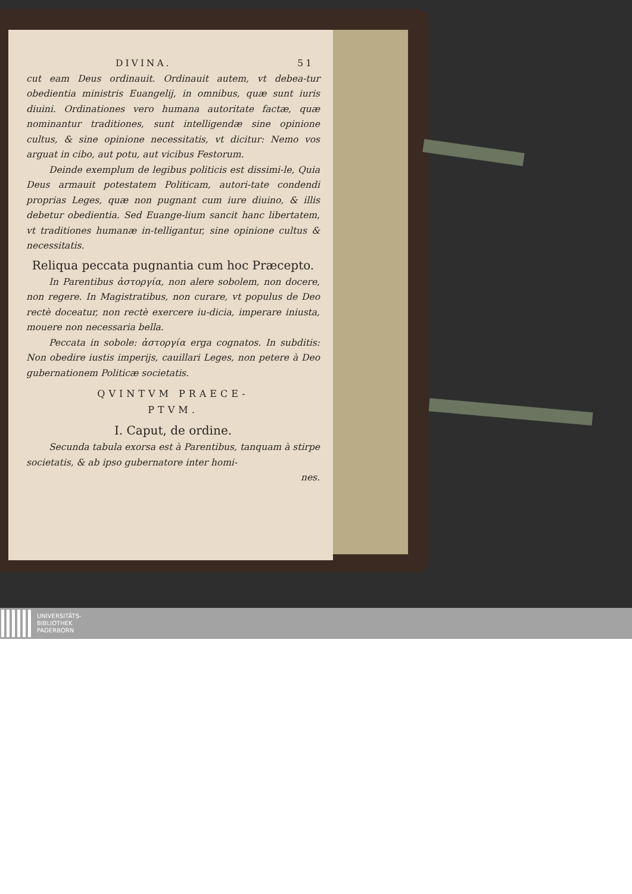DIVINA. 51
cut eam Deus ordinauit. Ordinauit autem, vt debea-tur obedientia ministris Euangelij, in omnibus, quæ sunt iuris diuini. Ordinationes vero humana autoritate factæ, quæ nominantur traditiones, sunt intelligendæ sine opinione cultus, & sine opinione necessitatis, vt dicitur: Nemo vos arguat in cibo, aut potu, aut vicibus Festorum.
Deinde exemplum de legibus politicis est dissimi-le, Quia Deus armauit potestatem Politicam, autori-tate condendi proprias Leges, quæ non pugnant cum iure diuino, & illis debetur obedientia. Sed Euange-lium sancit hanc libertatem, vt traditiones humanæ in-telligantur, sine opinione cultus & necessitatis.
Reliqua peccata pugnantia cum hoc Præcepto.
In Parentibus ἀστοργία, non alere sobolem, non docere, non regere. In Magistratibus, non curare, vt populus de Deo rectè doceatur, non rectè exercere iu-dicia, imperare iniusta, mouere non necessaria bella.
Peccata in sobole: ἀστοργία erga cognatos. In subditis: Non obedire iustis imperijs, cauillari Leges, non petere à Deo gubernationem Politicæ societatis.
QVINTVM PRAECE-
PTVM.
I. Caput, de ordine.
Secunda tabula exorsa est à Parentibus, tanquam à stirpe societatis, & ab ipso gubernatore inter homi-
nes.
UNIVERSITÄTS-
BIBLIOTHEK
PADERBORN